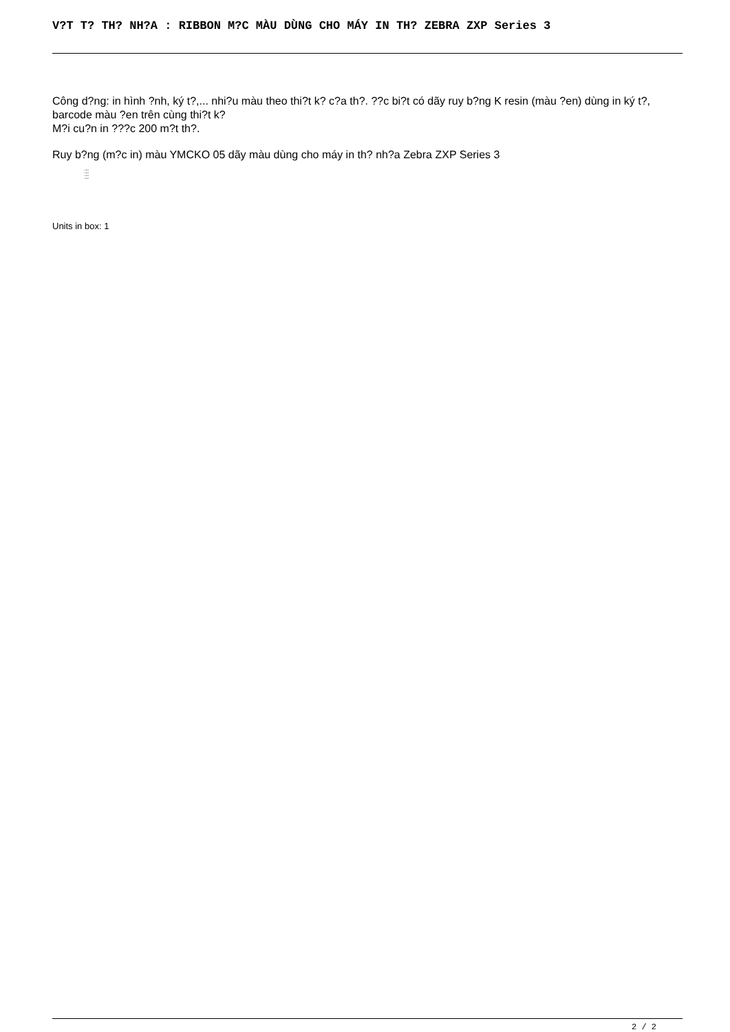V?T T? TH? NH?A : RIBBON M?C MÀU DÙNG CHO MÁY IN TH? ZEBRA ZXP Series 3
Công d?ng: in hình ?nh, ký t?,... nhi?u màu theo thi?t k? c?a th?. ??c bi?t có dãy ruy b?ng K resin (màu ?en) dùng in ký t?, barcode màu ?en trên cùng thi?t k?
M?i cu?n in ???c 200 m?t th?.
Ruy b?ng (m?c in) màu YMCKO 05 dãy màu dùng cho máy in th? nh?a Zebra ZXP Series 3
• text
• text
• text
• text
Units in box: 1
2 / 2